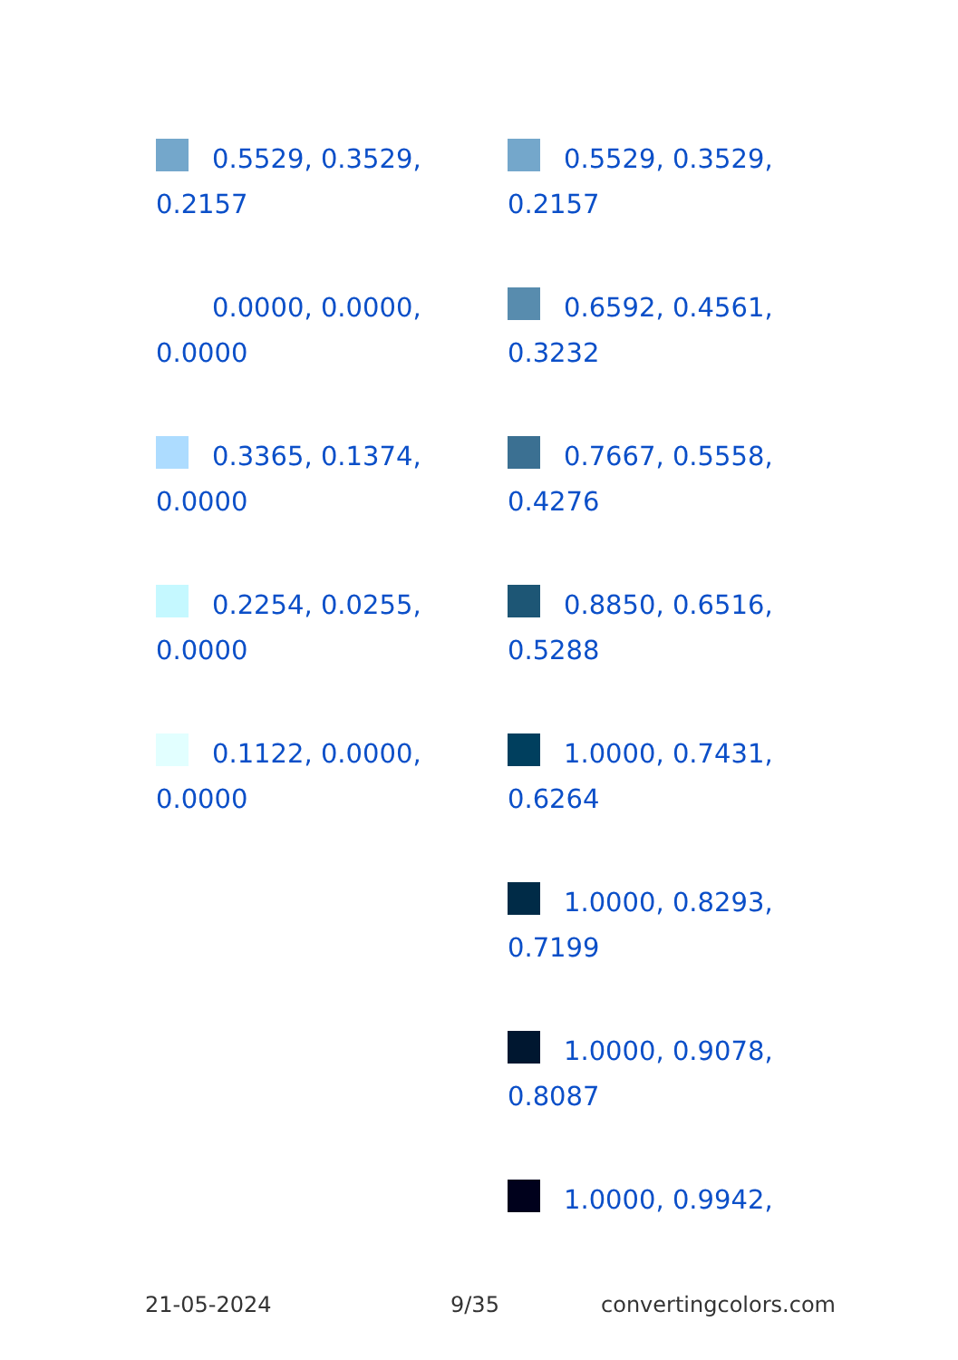0.5529, 0.3529, 0.2157
0.0000, 0.0000, 0.0000
0.3365, 0.1374, 0.0000
0.2254, 0.0255, 0.0000
0.1122, 0.0000, 0.0000
0.5529, 0.3529, 0.2157
0.6592, 0.4561, 0.3232
0.7667, 0.5558, 0.4276
0.8850, 0.6516, 0.5288
1.0000, 0.7431, 0.6264
1.0000, 0.8293, 0.7199
1.0000, 0.9078, 0.8087
1.0000, 0.9942,
21-05-2024 9/35 convertingcolors.com